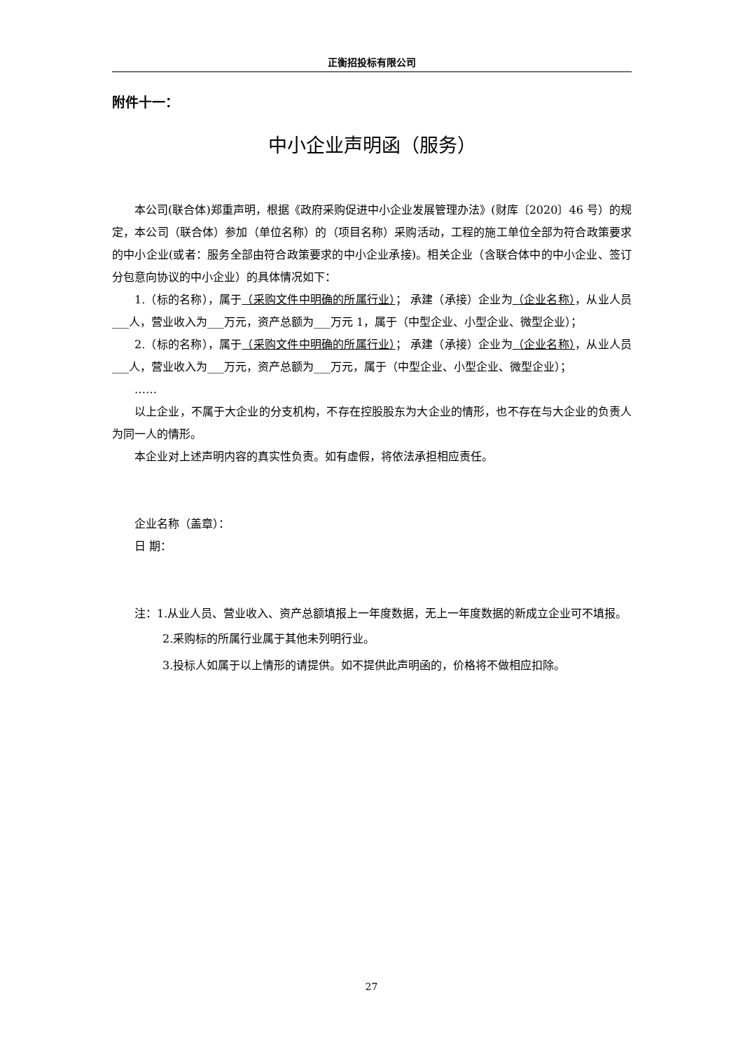正衡招投标有限公司
附件十一：
中小企业声明函（服务）
本公司(联合体)郑重声明，根据《政府采购促进中小企业发展管理办法》(财库〔2020〕46 号）的规定，本公司（联合体）参加（单位名称）的（项目名称）采购活动，工程的施工单位全部为符合政策要求的中小企业(或者：服务全部由符合政策要求的中小企业承接)。相关企业（含联合体中的中小企业、签订分包意向协议的中小企业）的具体情况如下：
1.（标的名称），属于（采购文件中明确的所属行业）； 承建（承接）企业为（企业名称），从业人员___人，营业收入为___万元，资产总额为___万元 1，属于（中型企业、小型企业、微型企业）；
2.（标的名称），属于（采购文件中明确的所属行业）； 承建（承接）企业为（企业名称），从业人员___人，营业收入为___万元，资产总额为___万元，属于（中型企业、小型企业、微型企业）；
……
以上企业，不属于大企业的分支机构，不存在控股股东为大企业的情形，也不存在与大企业的负责人为同一人的情形。
本企业对上述声明内容的真实性负责。如有虚假，将依法承担相应责任。
企业名称（盖章）：
日 期：
注：1.从业人员、营业收入、资产总额填报上一年度数据，无上一年度数据的新成立企业可不填报。
2.采购标的所属行业属于其他未列明行业。
3.投标人如属于以上情形的请提供。如不提供此声明函的，价格将不做相应扣除。
27